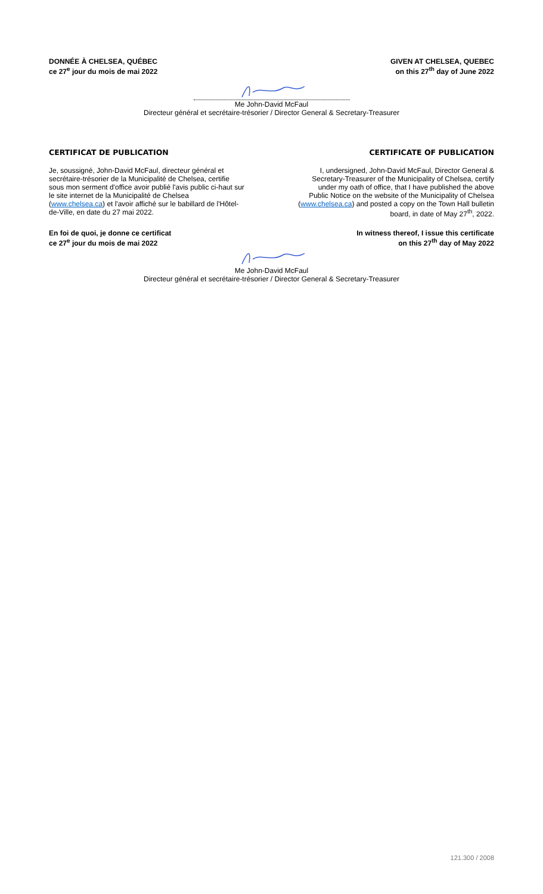DONNÉE À CHELSEA, QUÉBEC
ce 27<sup>e</sup> jour du mois de mai 2022
GIVEN AT CHELSEA, QUEBEC
on this 27<sup>th</sup> day of June 2022
Me John-David McFaul
Directeur général et secrétaire-trésorier / Director General & Secretary-Treasurer
CERTIFICAT DE PUBLICATION CERTIFICATE OF PUBLICATION
Je, soussigné, John-David McFaul, directeur général et secrétaire-trésorier de la Municipalité de Chelsea, certifie sous mon serment d'office avoir publié l'avis public ci-haut sur le site internet de la Municipalité de Chelsea (www.chelsea.ca) et l'avoir affiché sur le babillard de l'Hôtel-de-Ville, en date du 27 mai 2022.
I, undersigned, John-David McFaul, Director General & Secretary-Treasurer of the Municipality of Chelsea, certify under my oath of office, that I have published the above Public Notice on the website of the Municipality of Chelsea (www.chelsea.ca) and posted a copy on the Town Hall bulletin board, in date of May 27<sup>th</sup>, 2022.
En foi de quoi, je donne ce certificat
ce 27<sup>e</sup> jour du mois de mai 2022
In witness thereof, I issue this certificate
on this 27<sup>th</sup> day of May 2022
Me John-David McFaul
Directeur général et secrétaire-trésorier / Director General & Secretary-Treasurer
121.300 / 2008